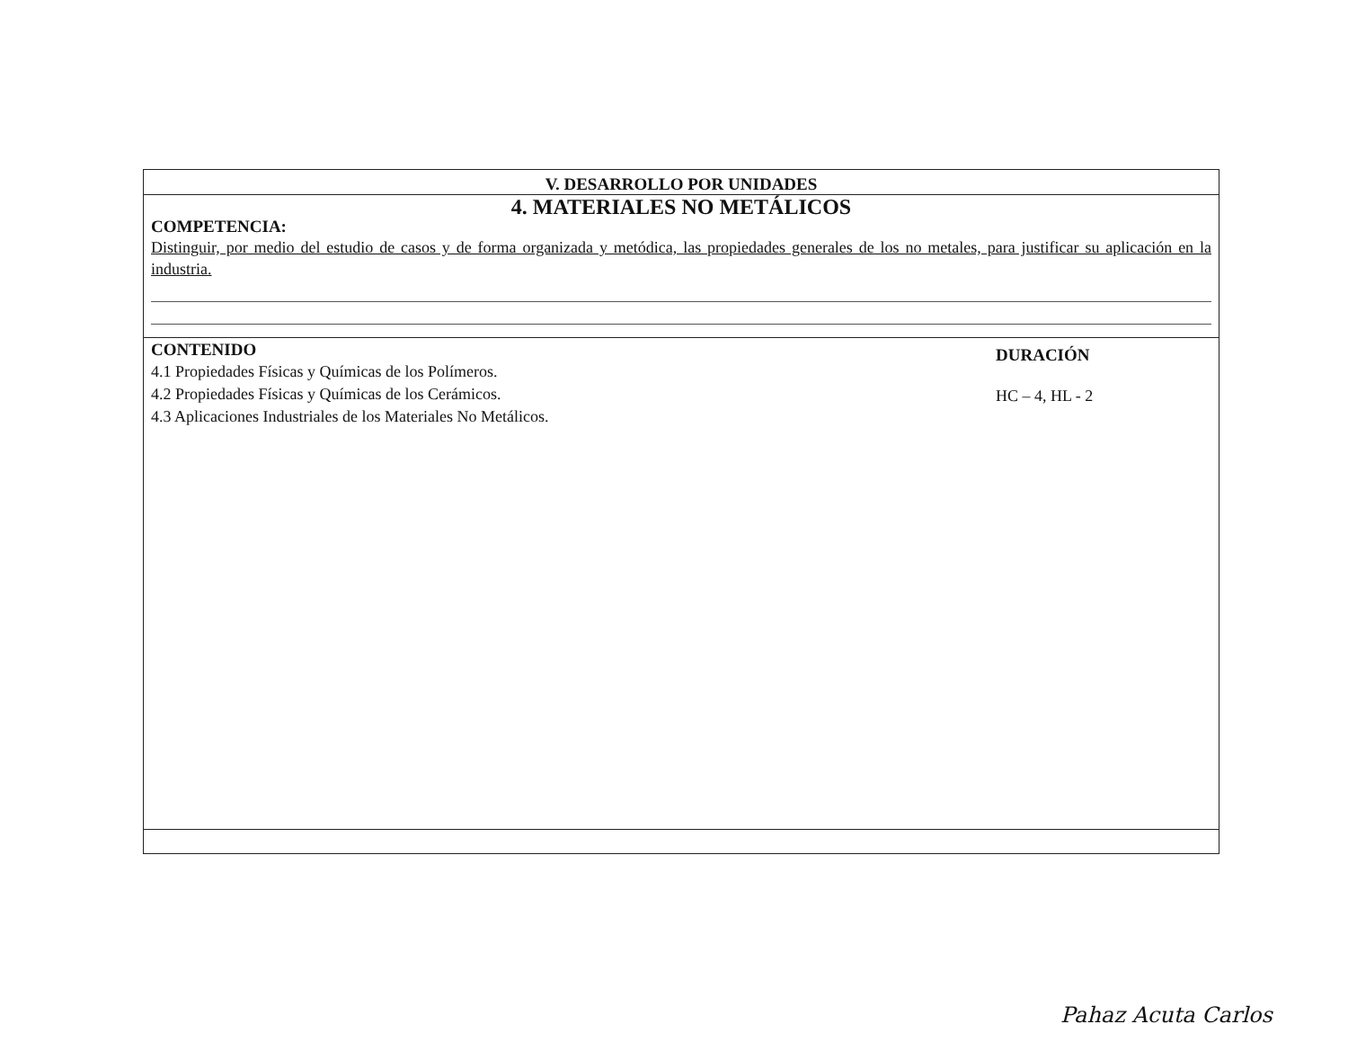V. DESARROLLO POR UNIDADES
4. MATERIALES NO METÁLICOS
COMPETENCIA:
Distinguir, por medio del estudio de casos y de forma organizada y metódica, las propiedades generales de los no metales, para justificar su aplicación en la industria.
CONTENIDO
4.1 Propiedades Físicas y Químicas de los Polímeros.
4.2 Propiedades Físicas y Químicas de los Cerámicos.
4.3 Aplicaciones Industriales de los Materiales No Metálicos.
DURACIÓN
HC – 4, HL - 2
Pahaz Acuta Carlos